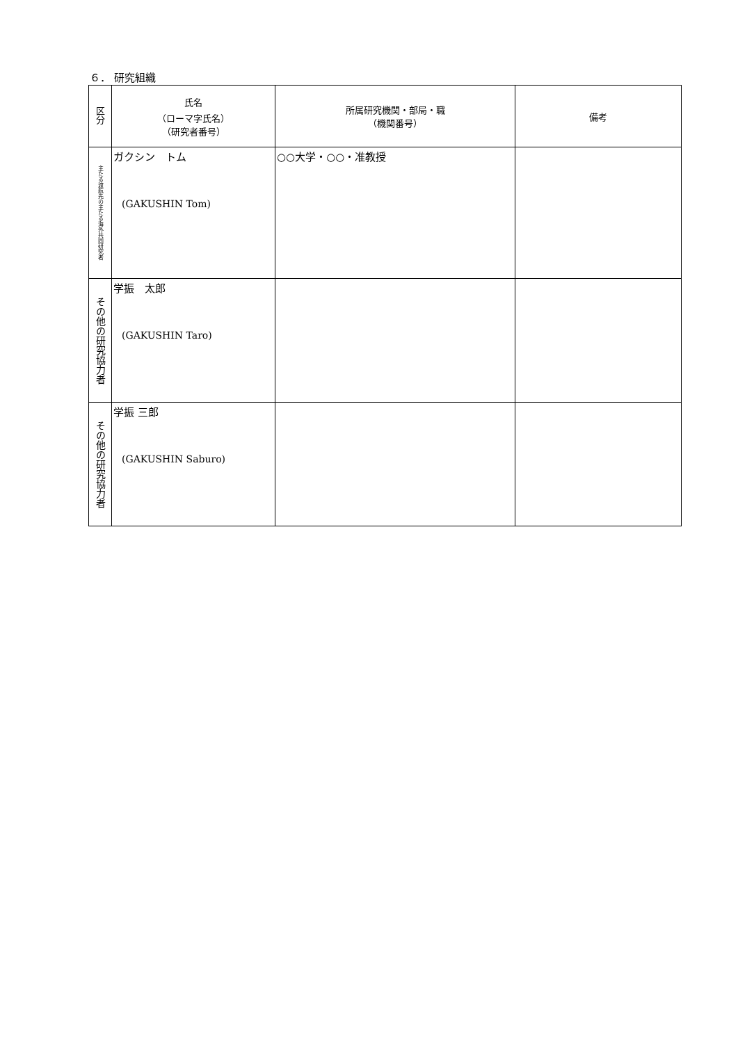６． 研究組織
| 区分 | 氏名 （ローマ字氏名） （研究者番号） | 所属研究機関・部局・職 （機関番号） | 備考 |
| --- | --- | --- | --- |
| 主たる渡航先の主たる海外共同研究者 | ガクシン トム (GAKUSHIN Tom) | ○○大学・○○・准教授 | |
| その他の研究協力者 | 学振 太郎 (GAKUSHIN Taro) | | |
| その他の研究協力者 | 学振 三郎 (GAKUSHIN Saburo) | | |